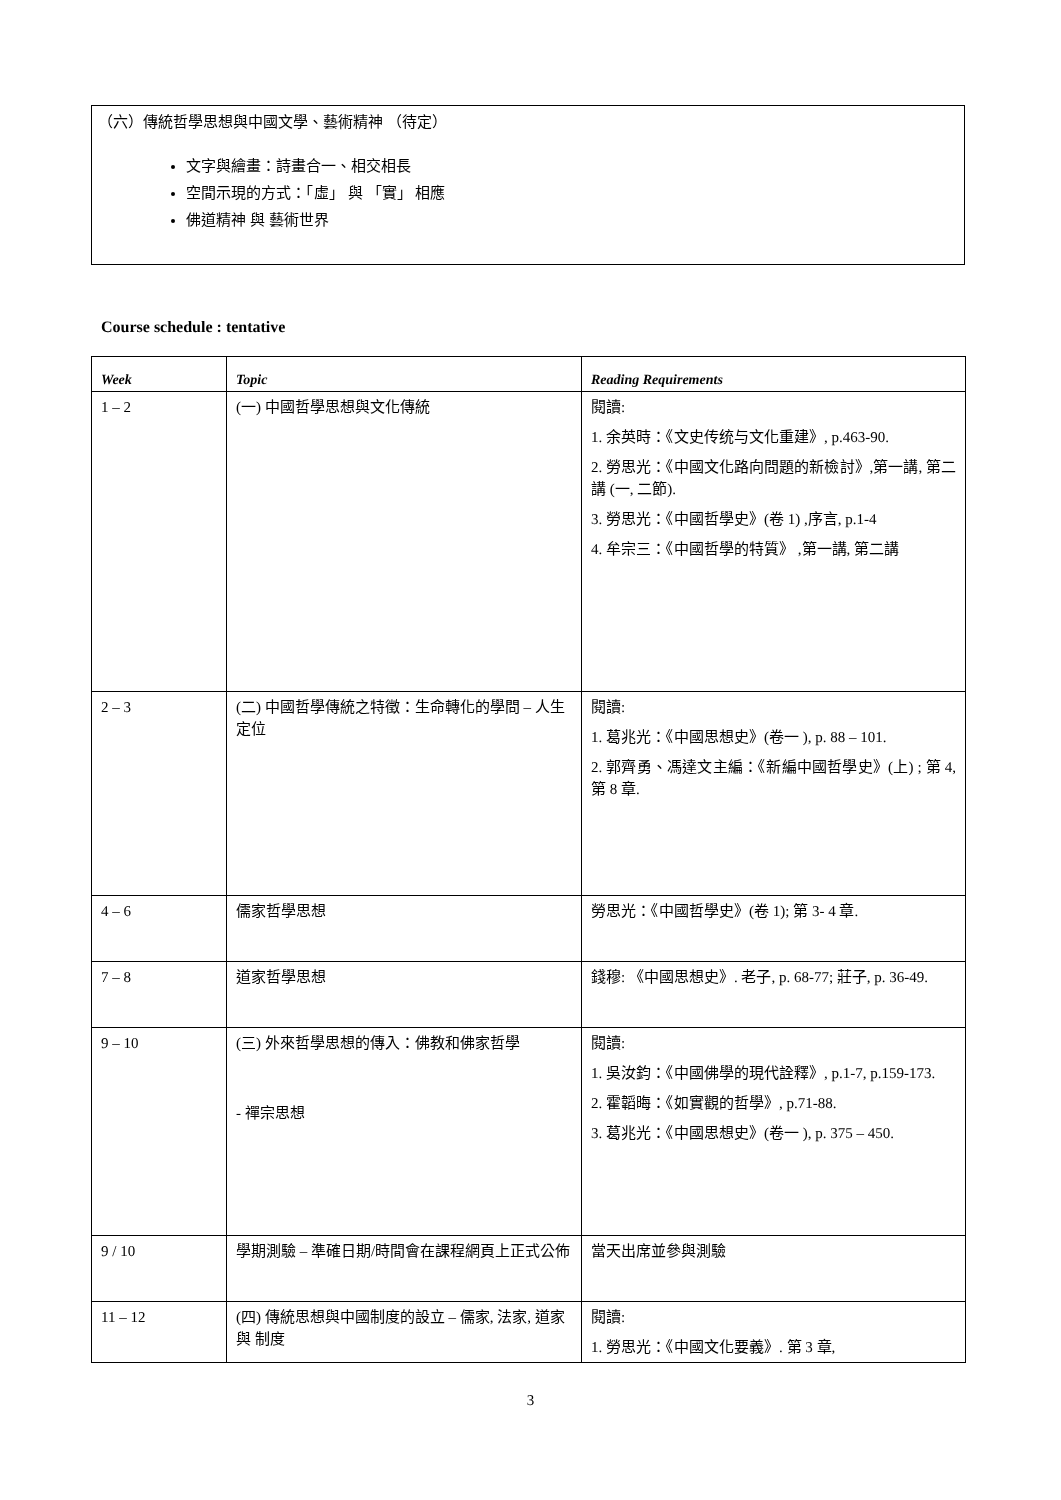（六）傳統哲學思想與中國文學、藝術精神 （待定）
文字與繪畫：詩畫合一、相交相長
空間示現的方式：「虛」 與 「實」 相應
佛道精神 與 藝術世界
Course schedule : tentative
| Week | Topic | Reading Requirements |
| --- | --- | --- |
| 1 – 2 | (一) 中國哲學思想與文化傳統 | 閱讀: 1. 余英時：《文史传统与文化重建》, p.463-90. 2. 勞思光：《中國文化路向問題的新檢討》,第一講, 第二講 (一, 二節). 3. 勞思光：《中國哲學史》(卷 1) ,序言, p.1-4 4. 牟宗三：《中國哲學的特質》 ,第一講, 第二講 |
| 2 – 3 | (二) 中國哲學傳統之特徵：生命轉化的學問 – 人生定位 | 閱讀: 1. 葛兆光：《中國思想史》(卷一 ), p. 88 – 101. 2. 郭齊勇、馮達文主編：《新編中國哲學史》(上) ; 第 4, 第 8 章. |
| 4 – 6 | 儒家哲學思想 | 勞思光：《中國哲學史》(卷 1); 第 3- 4 章. |
| 7 – 8 | 道家哲學思想 | 錢穆: 《中國思想史》. 老子, p. 68-77; 莊子, p. 36-49. |
| 9 – 10 | (三) 外來哲學思想的傳入：佛教和佛家哲學 - 禪宗思想 | 閱讀: 1. 吳汝鈞：《中國佛學的現代詮釋》, p.1-7, p.159-173. 2. 霍韜晦：《如實觀的哲學》, p.71-88. 3. 葛兆光：《中國思想史》(卷一 ), p. 375 – 450. |
| 9 / 10 | 學期測驗 – 準確日期/時間會在課程網頁上正式公佈 | 當天出席並參與測驗 |
| 11 – 12 | (四) 傳統思想與中國制度的設立 – 儒家, 法家, 道家 與 制度 | 閱讀: 1. 勞思光：《中國文化要義》. 第 3 章, |
3